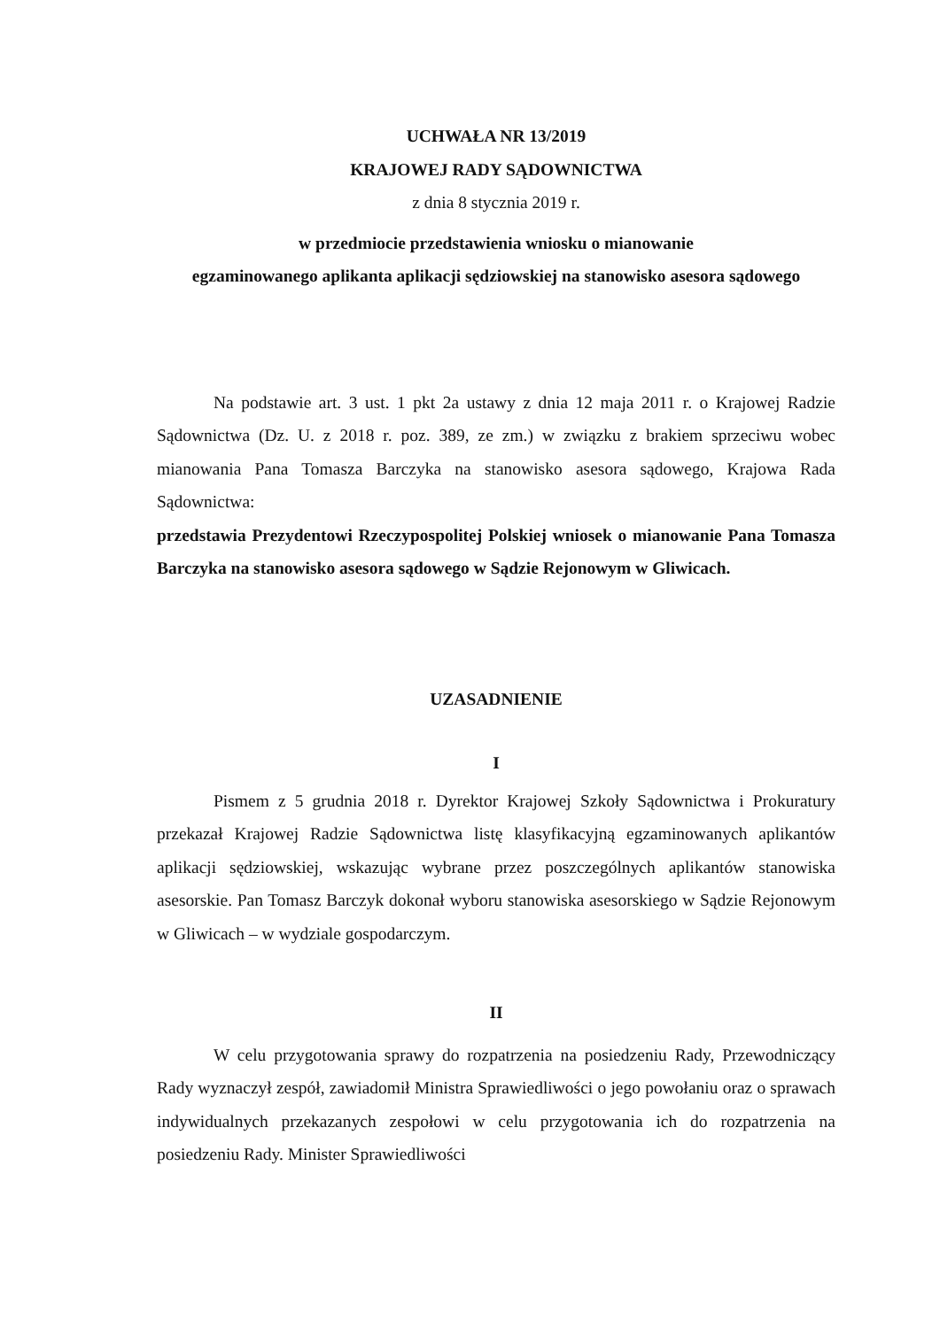UCHWAŁA NR 13/2019
KRAJOWEJ RADY SĄDOWNICTWA
z dnia 8 stycznia 2019 r.
w przedmiocie przedstawienia wniosku o mianowanie
egzaminowanego aplikanta aplikacji sędziowskiej na stanowisko asesora sądowego
Na podstawie art. 3 ust. 1 pkt 2a ustawy z dnia 12 maja 2011 r. o Krajowej Radzie Sądownictwa (Dz. U. z 2018 r. poz. 389, ze zm.) w związku z brakiem sprzeciwu wobec mianowania Pana Tomasza Barczyka na stanowisko asesora sądowego, Krajowa Rada Sądownictwa:
przedstawia Prezydentowi Rzeczypospolitej Polskiej wniosek o mianowanie Pana Tomasza Barczyka na stanowisko asesora sądowego w Sądzie Rejonowym w Gliwicach.
UZASADNIENIE
I
Pismem z 5 grudnia 2018 r. Dyrektor Krajowej Szkoły Sądownictwa i Prokuratury przekazał Krajowej Radzie Sądownictwa listę klasyfikacyjną egzaminowanych aplikantów aplikacji sędziowskiej, wskazując wybrane przez poszczególnych aplikantów stanowiska asesorskie. Pan Tomasz Barczyk dokonał wyboru stanowiska asesorskiego w Sądzie Rejonowym w Gliwicach – w wydziale gospodarczym.
II
W celu przygotowania sprawy do rozpatrzenia na posiedzeniu Rady, Przewodniczący Rady wyznaczył zespół, zawiadomił Ministra Sprawiedliwości o jego powołaniu oraz o sprawach indywidualnych przekazanych zespołowi w celu przygotowania ich do rozpatrzenia na posiedzeniu Rady. Minister Sprawiedliwości